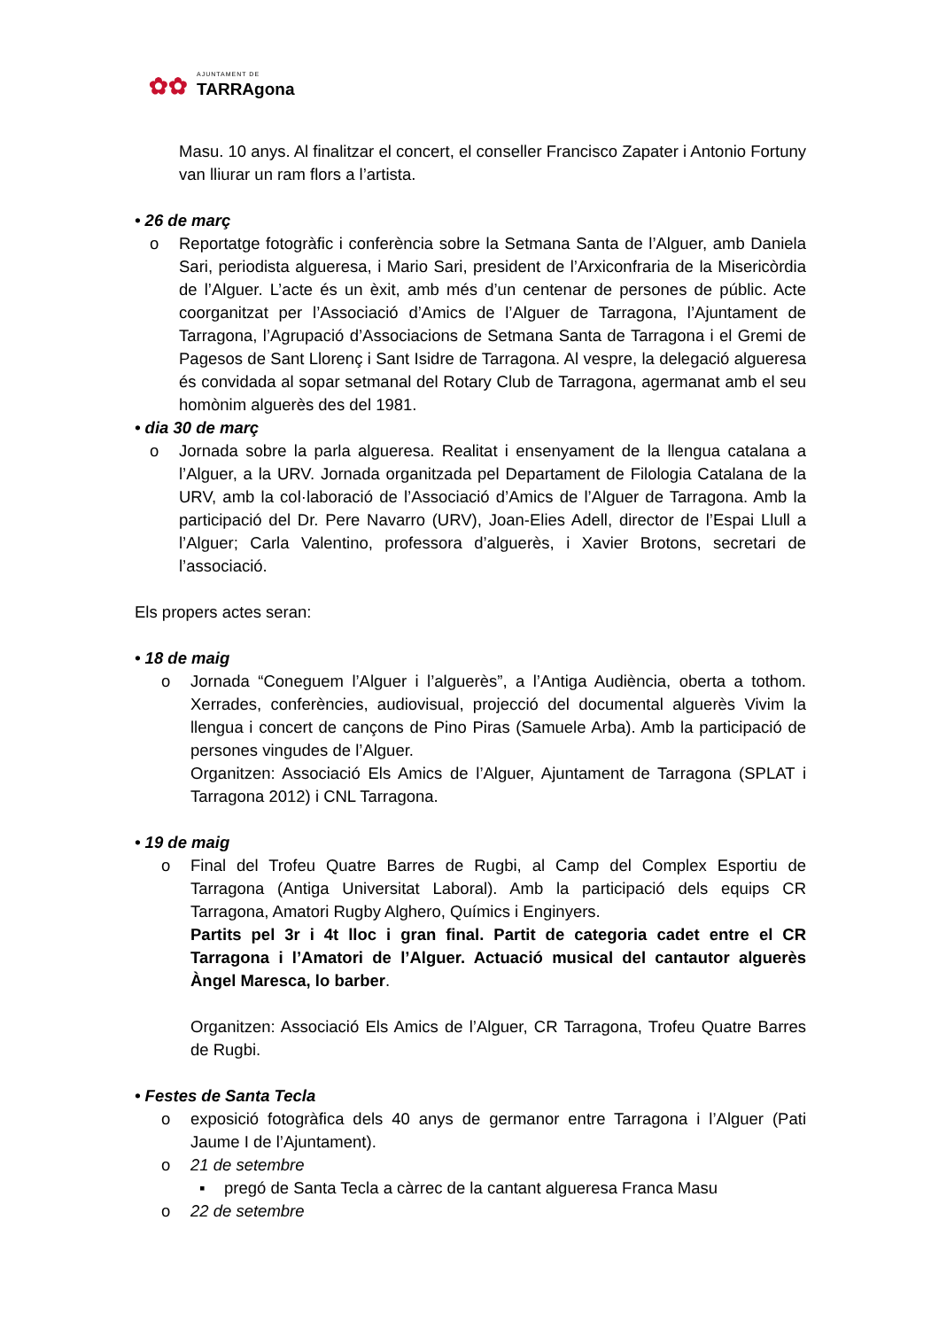✿✿
AJUNTAMENT DE
TARRAgona
Masu. 10 anys. Al finalitzar el concert, el conseller Francisco Zapater i Antonio Fortuny van lliurar un ram flors a l’artista.
• 26 de març
o Reportatge fotogràfic i conferència sobre la Setmana Santa de l’Alguer, amb Daniela Sari, periodista algueresa, i Mario Sari, president de l’Arxiconfraria de la Misericòrdia de l’Alguer. L’acte és un èxit, amb més d’un centenar de persones de públic. Acte coorganitzat per l’Associació d’Amics de l’Alguer de Tarragona, l’Ajuntament de Tarragona, l’Agrupació d’Associacions de Setmana Santa de Tarragona i el Gremi de Pagesos de Sant Llorenç i Sant Isidre de Tarragona. Al vespre, la delegació algueresa és convidada al sopar setmanal del Rotary Club de Tarragona, agermanat amb el seu homònim alguerès des del 1981.
• dia 30 de març
o Jornada sobre la parla algueresa. Realitat i ensenyament de la llengua catalana a l’Alguer, a la URV. Jornada organitzada pel Departament de Filologia Catalana de la URV, amb la col·laboració de l’Associació d’Amics de l’Alguer de Tarragona. Amb la participació del Dr. Pere Navarro (URV), Joan-Elies Adell, director de l’Espai Llull a l’Alguer; Carla Valentino, professora d’alguerès, i Xavier Brotons, secretari de l’associació.
Els propers actes seran:
• 18 de maig
o Jornada “Coneguem l’Alguer i l’alguerès”, a l’Antiga Audiència, oberta a tothom. Xerrades, conferències, audiovisual, projecció del documental alguerès Vivim la llengua i concert de cançons de Pino Piras (Samuele Arba). Amb la participació de persones vingudes de l’Alguer.
Organitzen: Associació Els Amics de l’Alguer, Ajuntament de Tarragona (SPLAT i Tarragona 2012) i CNL Tarragona.
• 19 de maig
o Final del Trofeu Quatre Barres de Rugbi, al Camp del Complex Esportiu de Tarragona (Antiga Universitat Laboral). Amb la participació dels equips CR Tarragona, Amatori Rugby Alghero, Químics i Enginyers.
Partits pel 3r i 4t lloc i gran final. Partit de categoria cadet entre el CR Tarragona i l’Amatori de l’Alguer. Actuació musical del cantautor alguerès Àngel Maresca, lo barber.
Organitzen: Associació Els Amics de l’Alguer, CR Tarragona, Trofeu Quatre Barres de Rugbi.
• Festes de Santa Tecla
o exposició fotogràfica dels 40 anys de germanor entre Tarragona i l’Alguer (Pati Jaume I de l’Ajuntament).
o 21 de setembre
▪ pregó de Santa Tecla a càrrec de la cantant algueresa Franca Masu
o 22 de setembre